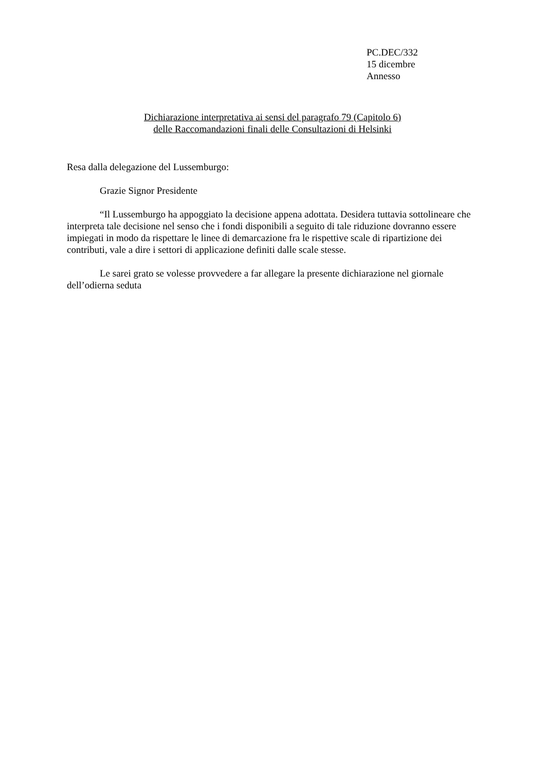PC.DEC/332
15 dicembre
Annesso
Dichiarazione interpretativa ai sensi del paragrafo 79 (Capitolo 6)
delle Raccomandazioni finali delle Consultazioni di Helsinki
Resa dalla delegazione del Lussemburgo:
Grazie Signor Presidente
“Il Lussemburgo ha appoggiato la decisione appena adottata. Desidera tuttavia sottolineare che interpreta tale decisione nel senso che i fondi disponibili a seguito di tale riduzione dovranno essere impiegati in modo da rispettare le linee di demarcazione fra le rispettive scale di ripartizione dei contributi, vale a dire i settori di applicazione definiti dalle scale stesse.
Le sarei grato se volesse provvedere a far allegare la presente dichiarazione nel giornale dell’odierna seduta